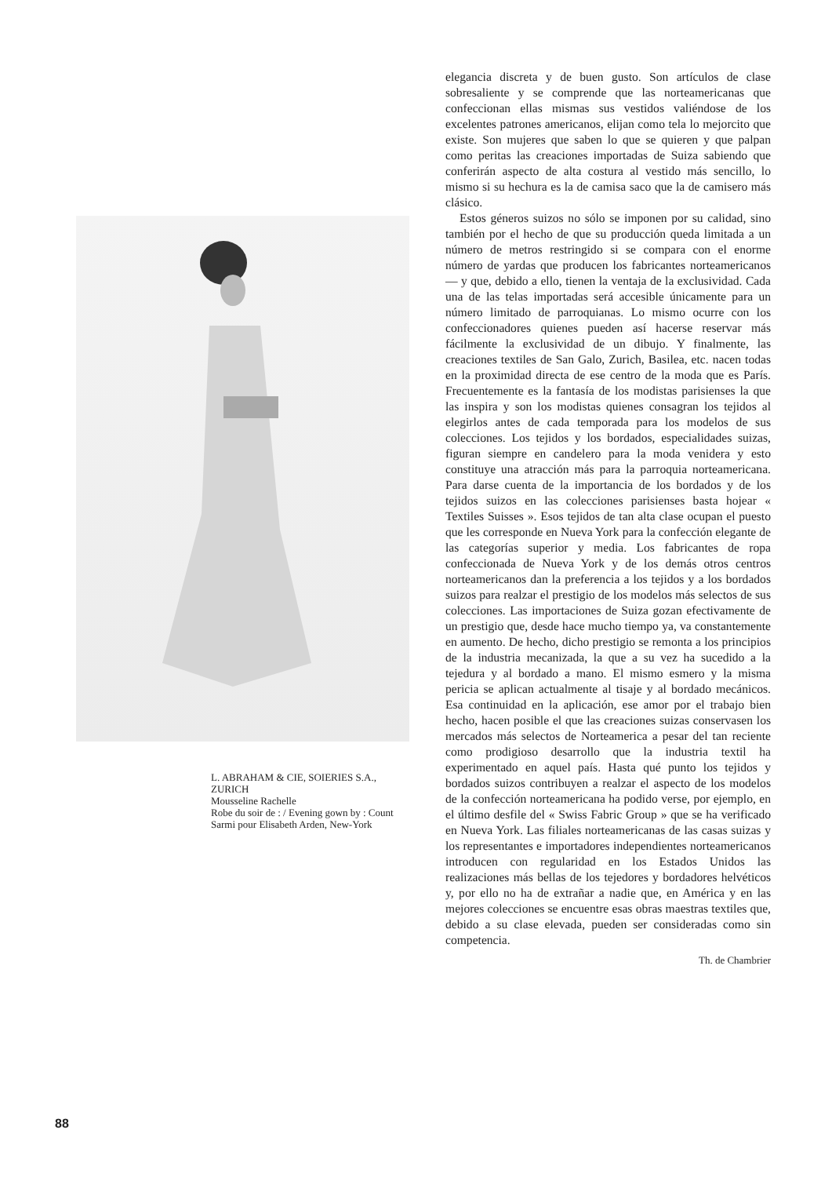L. ABRAHAM & CIE, SOIERIES S.A., ZURICH
Mousseline Rachelle
Robe du soir de : / Evening gown by : Count Sarmi pour Elisabeth Arden, New-York
elegancia discreta y de buen gusto. Son artículos de clase sobresaliente y se comprende que las norteamericanas que confeccionan ellas mismas sus vestidos valiéndose de los excelentes patrones americanos, elijan como tela lo mejorcito que existe. Son mujeres que saben lo que se quieren y que palpan como peritas las creaciones importadas de Suiza sabiendo que conferirán aspecto de alta costura al vestido más sencillo, lo mismo si su hechura es la de camisa saco que la de camisero más clásico.
Estos géneros suizos no sólo se imponen por su calidad, sino también por el hecho de que su producción queda limitada a un número de metros restringido si se compara con el enorme número de yardas que producen los fabricantes norteamericanos — y que, debido a ello, tienen la ventaja de la exclusividad. Cada una de las telas importadas será accesible únicamente para un número limitado de parroquianas. Lo mismo ocurre con los confeccionadores quienes pueden así hacerse reservar más fácilmente la exclusividad de un dibujo. Y finalmente, las creaciones textiles de San Galo, Zurich, Basilea, etc. nacen todas en la proximidad directa de ese centro de la moda que es París. Frecuentemente es la fantasía de los modistas parisienses la que las inspira y son los modistas quienes consagran los tejidos al elegirlos antes de cada temporada para los modelos de sus colecciones. Los tejidos y los bordados, especialidades suizas, figuran siempre en candelero para la moda venidera y esto constituye una atracción más para la parroquia norteamericana. Para darse cuenta de la importancia de los bordados y de los tejidos suizos en las colecciones parisienses basta hojear « Textiles Suisses ». Esos tejidos de tan alta clase ocupan el puesto que les corresponde en Nueva York para la confección elegante de las categorías superior y media. Los fabricantes de ropa confeccionada de Nueva York y de los demás otros centros norteamericanos dan la preferencia a los tejidos y a los bordados suizos para realzar el prestigio de los modelos más selectos de sus colecciones. Las importaciones de Suiza gozan efectivamente de un prestigio que, desde hace mucho tiempo ya, va constantemente en aumento. De hecho, dicho prestigio se remonta a los principios de la industria mecanizada, la que a su vez ha sucedido a la tejedura y al bordado a mano. El mismo esmero y la misma pericia se aplican actualmente al tisaje y al bordado mecánicos. Esa continuidad en la aplicación, ese amor por el trabajo bien hecho, hacen posible el que las creaciones suizas conservasen los mercados más selectos de Norteamerica a pesar del tan reciente como prodigioso desarrollo que la industria textil ha experimentado en aquel país. Hasta qué punto los tejidos y bordados suizos contribuyen a realzar el aspecto de los modelos de la confección norteamericana ha podido verse, por ejemplo, en el último desfile del « Swiss Fabric Group » que se ha verificado en Nueva York. Las filiales norteamericanas de las casas suizas y los representantes e importadores independientes norteamericanos introducen con regularidad en los Estados Unidos las realizaciones más bellas de los tejedores y bordadores helvéticos y, por ello no ha de extrañar a nadie que, en América y en las mejores colecciones se encuentre esas obras maestras textiles que, debido a su clase elevada, pueden ser consideradas como sin competencia.
Th. de Chambrier
88